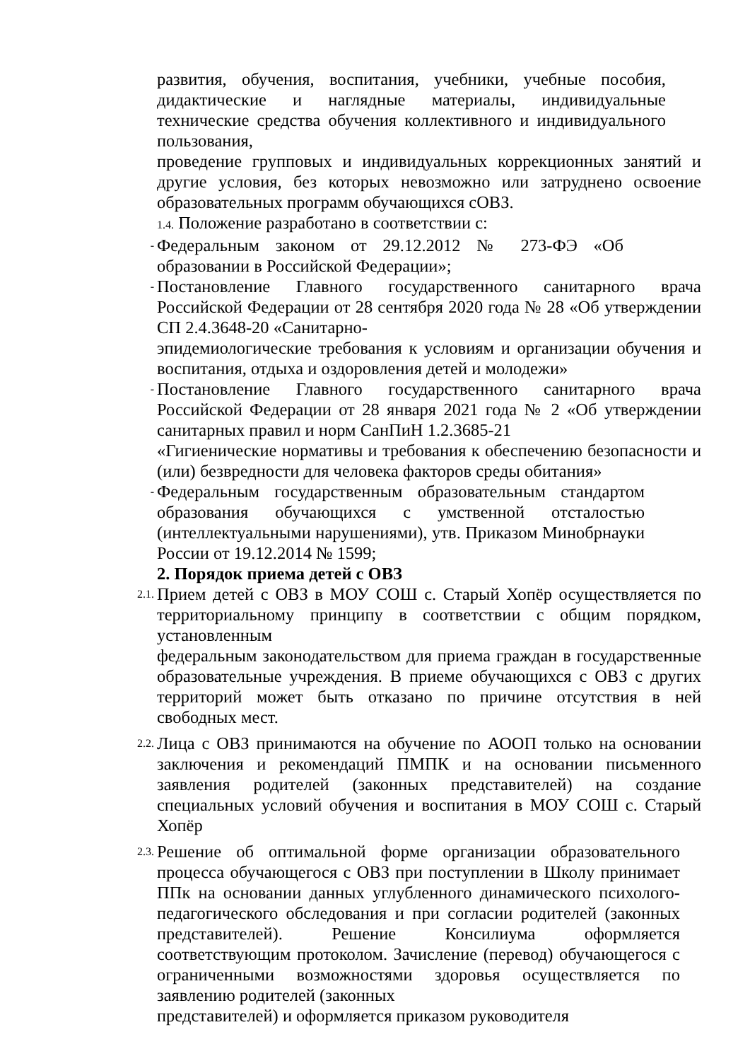развития, обучения, воспитания, учебники, учебные пособия, дидактические и наглядные материалы, индивидуальные технические средства обучения коллективного и индивидуального пользования,
проведение групповых и индивидуальных коррекционных занятий и другие условия, без которых невозможно или затруднено освоение образовательных программ обучающихся сОВЗ.
1.4. Положение разработано в соответствии с:
-
Федеральным законом от 29.12.2012 № 273-ФЭ «Об образовании в Российской Федерации»;
-
Постановление Главного государственного санитарного врача Российской Федерации от 28 сентября 2020 года № 28 «Об утверждении СП 2.4.3648-20 «Санитарно-
эпидемиологические требования к условиям и организации обучения и воспитания, отдыха и оздоровления детей и молодежи»
-
Постановление Главного государственного санитарного врача Российской Федерации от 28 января 2021 года № 2 «Об утверждении санитарных правил и норм СанПиН 1.2.3685-21
«Гигиенические нормативы и требования к обеспечению безопасности и (или) безвредности для человека факторов среды обитания»
-
Федеральным государственным образовательным стандартом образования обучающихся с умственной отсталостью (интеллектуальными нарушениями), утв. Приказом Минобрнауки России от 19.12.2014 № 1599;
2. Порядок приема детей с ОВЗ
2.1.
Прием детей с ОВЗ в МОУ СОШ с. Старый Хопёр осуществляется по территориальному принципу в соответствии с общим порядком, установленным
федеральным законодательством для приема граждан в государственные образовательные учреждения. В приеме обучающихся с ОВЗ с других территорий может быть отказано по причине отсутствия в ней свободных мест.
2.2.
Лица с ОВЗ принимаются на обучение по АООП только на основании заключения и рекомендаций ПМПК и на основании письменного заявления родителей (законных представителей) на создание специальных условий обучения и воспитания в МОУ СОШ с. Старый Хопёр
2.3.
Решение об оптимальной форме организации образовательного процесса обучающегося с ОВЗ при поступлении в Школу принимает ППк на основании данных углубленного динамического психолого-педагогического обследования и при согласии родителей (законных представителей). Решение Консилиума оформляется соответствующим протоколом. Зачисление (перевод) обучающегося с ограниченными возможностями здоровья осуществляется по заявлению родителей (законных
представителей) и оформляется приказом руководителя